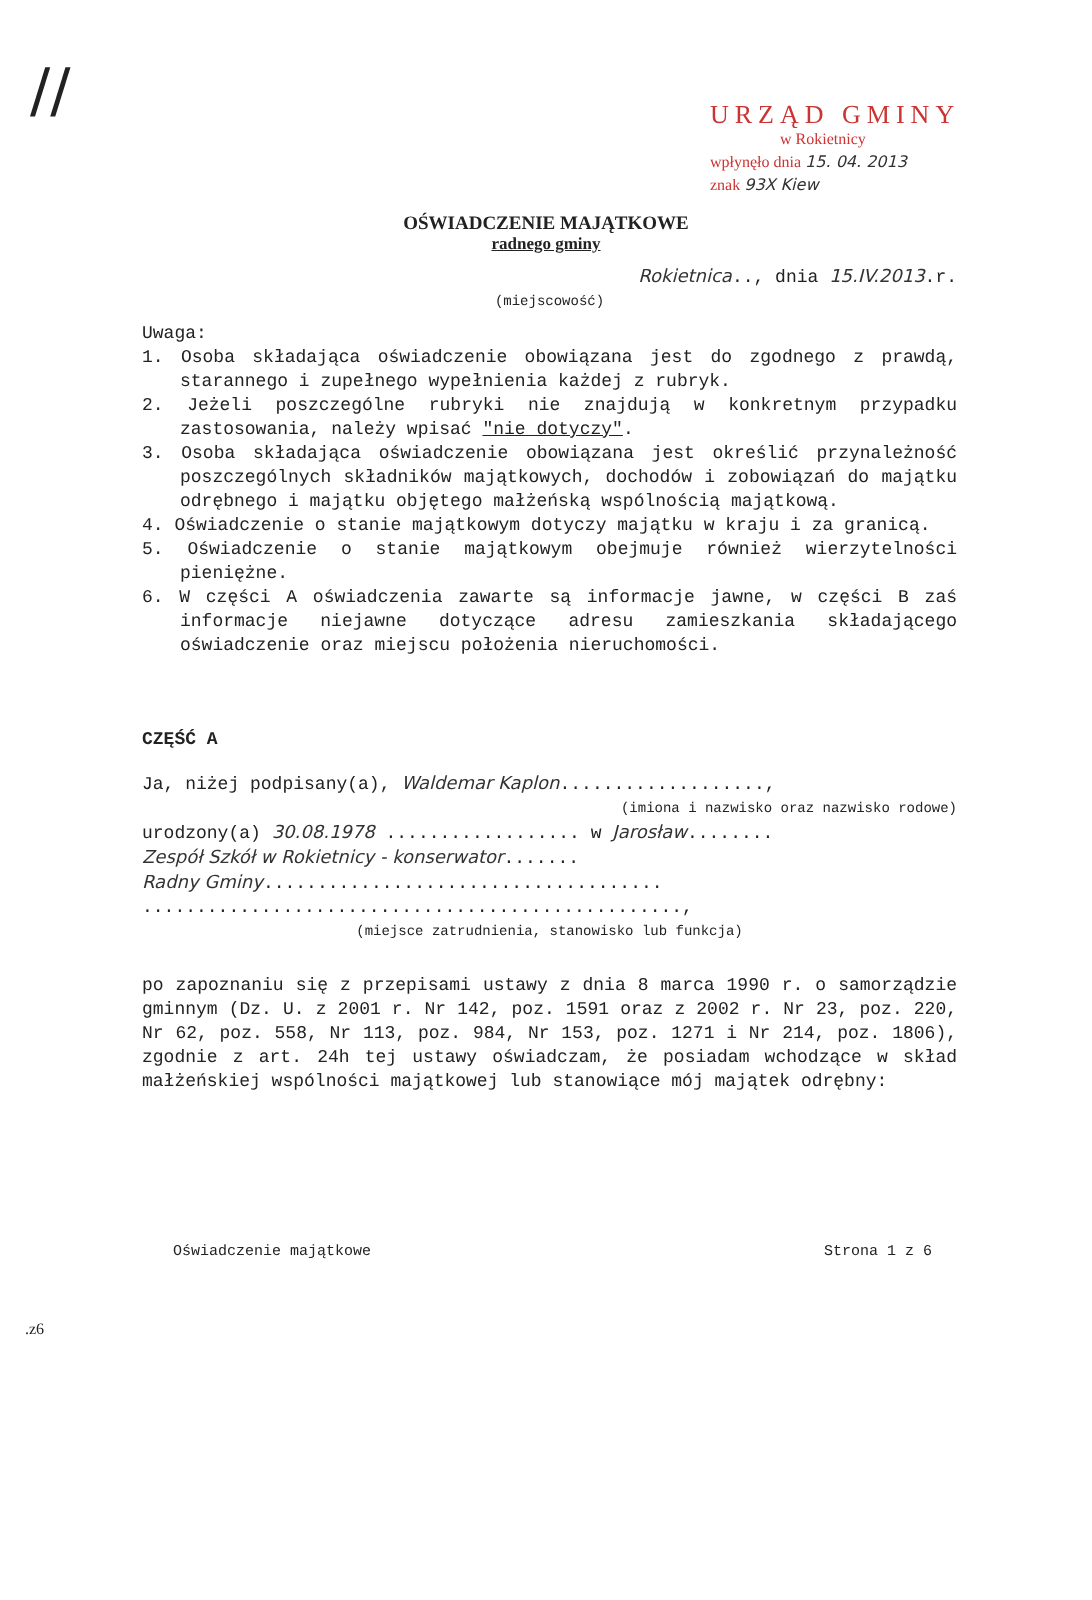//
URZĄD GMINY
w Rokietnicy
wpłynęło dnia 15. 04. 2013
znak 93X Kiew
OŚWIADCZENIE MAJĄTKOWE
radnego gminy
Rokietnica.., dnia 15.IV.2013.r.
(miejscowość)
Uwaga:
1. Osoba składająca oświadczenie obowiązana jest do zgodnego z prawdą, starannego i zupełnego wypełnienia każdej z rubryk.
2. Jeżeli poszczególne rubryki nie znajdują w konkretnym przypadku zastosowania, należy wpisać "nie dotyczy".
3. Osoba składająca oświadczenie obowiązana jest określić przynależność poszczególnych składników majątkowych, dochodów i zobowiązań do majątku odrębnego i majątku objętego małżeńską wspólnością majątkową.
4. Oświadczenie o stanie majątkowym dotyczy majątku w kraju i za granicą.
5. Oświadczenie o stanie majątkowym obejmuje również wierzytelności pieniężne.
6. W części A oświadczenia zawarte są informacje jawne, w części B zaś informacje niejawne dotyczące adresu zamieszkania składającego oświadczenie oraz miejscu położenia nieruchomości.
CZĘŚĆ A
Ja, niżej podpisany(a), Waldemar Kaplon...................,
(imiona i nazwisko oraz nazwisko rodowe)
urodzony(a) 30.08.1978 .................. w Jarosław........
Zespół Szkół w Rokietnicy - konserwator.......
Radny Gminy.....................................
..................................................,
(miejsce zatrudnienia, stanowisko lub funkcja)
po zapoznaniu się z przepisami ustawy z dnia 8 marca 1990 r. o samorządzie gminnym (Dz. U. z 2001 r. Nr 142, poz. 1591 oraz z 2002 r. Nr 23, poz. 220, Nr 62, poz. 558, Nr 113, poz. 984, Nr 153, poz. 1271 i Nr 214, poz. 1806), zgodnie z art. 24h tej ustawy oświadczam, że posiadam wchodzące w skład małżeńskiej wspólności majątkowej lub stanowiące mój majątek odrębny:
Oświadczenie majątkowe Strona 1 z 6
.z6